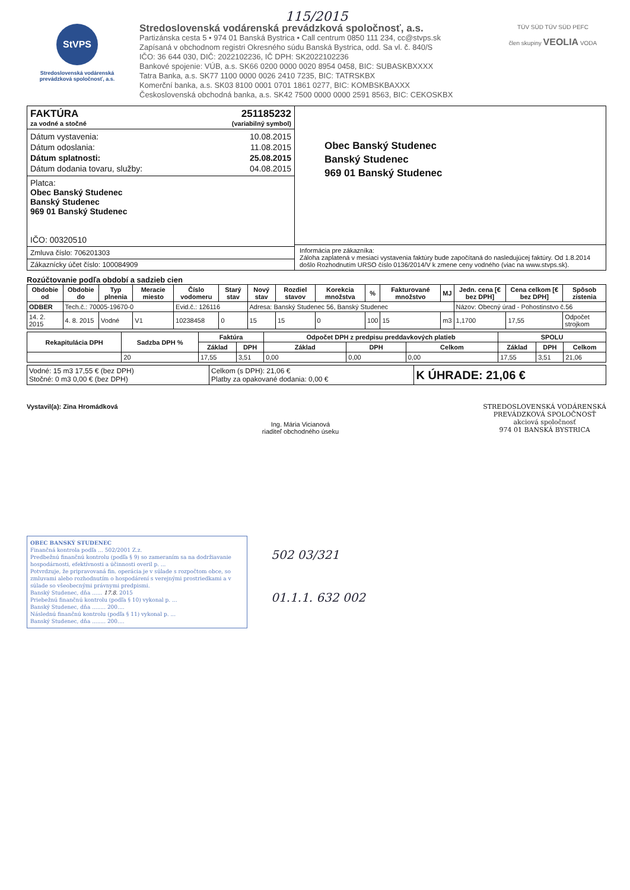115/2015
StVPS
Stredoslovenská vodárenská prevádzková spoločnosť, a.s.
Stredoslovenská vodárenská prevádzková spoločnosť, a.s.
Partizánska cesta 5 • 974 01 Banská Bystrica • Call centrum 0850 111 234, cc@stvps.sk
Zapísaná v obchodnom registri Okresného súdu Banská Bystrica, odd. Sa vl. č. 840/S
IČO: 36 644 030, DIČ: 2022102236, IČ DPH: SK2022102236
Bankové spojenie: VÚB, a.s. SK66 0200 0000 0020 8954 0458, BIC: SUBASKBXXXX
Tatra Banka, a.s. SK77 1100 0000 0026 2410 7235, BIC: TATRSKBX
Komerční banka, a.s. SK03 8100 0001 0701 1861 0277, BIC: KOMBSKBAXXX
Československá obchodná banka, a.s. SK42 7500 0000 0000 2591 8563, BIC: CEKOSKBX
TÜV SÜD TÜV SÜD PEFC
člen skupiny VEOLIA VODA
FAKTÚRA 251185232
za vodné a stočné (variabilný symbol)
Dátum vystavenia: 10.08.2015
Dátum odoslania: 11.08.2015
Dátum splatnosti: 25.08.2015
Dátum dodania tovaru, služby: 04.08.2015
Platca:
Obec Banský Studenec
Banský Studenec
969 01 Banský Studenec
IČO: 00320510
Zmluva číslo: 706201303
Zákaznícky účet číslo: 100084909
Obec Banský Studenec
Banský Studenec
969 01 Banský Studenec
Informácia pre zákazníka:
Záloha zaplatená v mesiaci vystavenia faktúry bude započítaná do nasledujúcej faktúry. Od 1.8.2014 došlo Rozhodnutím URSO číslo 0136/2014/V k zmene ceny vodného (viac na www.stvps.sk).
Rozúčtovanie podľa období a sadzieb cien
| Obdobie od | Obdobie do | Typ plnenia | Meracie miesto | Číslo vodomeru | Starý stav | Nový stav | Rozdiel stavov | Korekcia množstva | % | Fakturované množstvo | MJ | Jedn. cena [€ bez DPH] | Cena celkom [€ bez DPH] | Spôsob zistenia |
| --- | --- | --- | --- | --- | --- | --- | --- | --- | --- | --- | --- | --- | --- | --- |
| ODBER | Tech.č.: 70005-19670-0 | | | Evid.č.: 126116 | | Adresa: Banský Studenec 56, Banský Studenec | | | | | | Názov: Obecný úrad - Pohostinstvo č.56 | | |
| 14. 2. 2015 | 4. 8. 2015 | Vodné | V1 | 10238458 | 0 | 15 | 15 | 0 | 100 | 15 | m3 | 1,1700 | 17,55 | Odpočet strojkom |
| Rekapitulácia DPH | Sadzba DPH % | Faktúra | | Odpočet DPH z predpisu preddavkových platieb | | | SPOLU | | |
| --- | --- | --- | --- | --- | --- | --- | --- | --- | --- |
| | | Základ | DPH | Základ | DPH | Celkom | Základ | DPH | Celkom |
| | 20 | 17,55 | 3,51 | 0,00 | 0,00 | 0,00 | 17,55 | 3,51 | 21,06 |
| Vodné: 15 m3 17,55 € (bez DPH) Stočné: 0 m3 0,00 € (bez DPH) | Celkom (s DPH): 21,06 € Platby za opakované dodania: 0,00 € | K ÚHRADE: 21,06 € |
Vystavil(a): Zina Hromádková
Ing. Mária Vicianová
riaditeľ obchodného úseku
STREDOSLOVENSKÁ VODÁRENSKÁ
PREVÁDZKOVÁ SPOLOČNOSŤ
akciová spoločnosť
974 01 BANSKÁ BYSTRICA
OBEC BANSKÝ STUDENEC
Finančná kontrola podľa ... 502/2001 Z.z.
Predbežnú finančnú kontrolu (podľa § 9) so zameraním sa na dodržiavanie hospodárnosti, efektívnosti a účinnosti overil p. ...
Potvrdzuje, že pripravovaná fin. operácia je v súlade s rozpočtom obce, so zmluvami alebo rozhodnutím o hospodárení s verejnými prostriedkami a v súlade so všeobecnými právnymi predpismi.
Banský Studenec, dňa ...... 17.8. 2015
Priebežnú finančnú kontrolu (podľa § 10) vykonal p. ...
Banský Studenec, dňa ........ 200....
Následnú finančnú kontrolu (podľa § 11) vykonal p. ...
Banský Studenec, dňa ........ 200....
502 03/321
01.1.1. 632 002